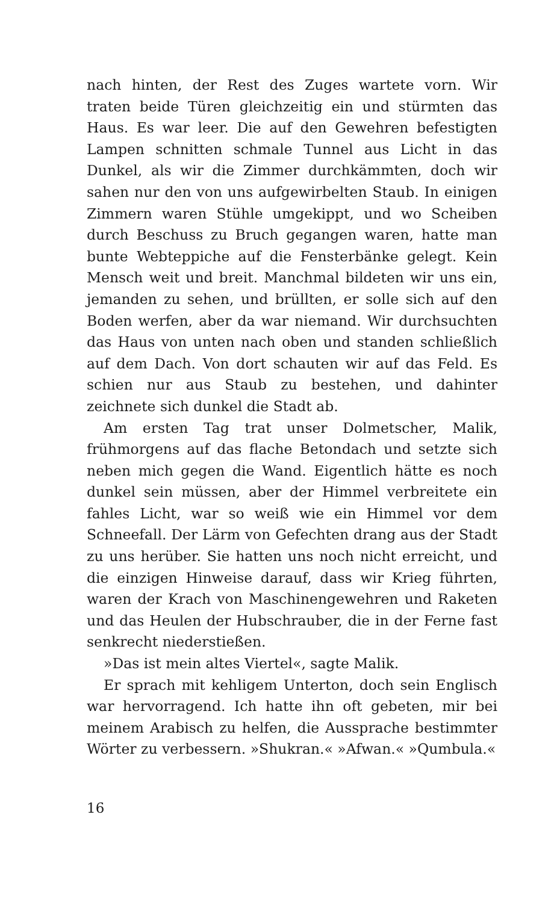nach hinten, der Rest des Zuges wartete vorn. Wir traten beide Türen gleichzeitig ein und stürmten das Haus. Es war leer. Die auf den Gewehren befestigten Lampen schnitten schmale Tunnel aus Licht in das Dunkel, als wir die Zimmer durchkämmten, doch wir sahen nur den von uns aufgewirbelten Staub. In einigen Zimmern waren Stühle umgekippt, und wo Scheiben durch Beschuss zu Bruch gegangen waren, hatte man bunte Webteppiche auf die Fensterbänke gelegt. Kein Mensch weit und breit. Manchmal bildeten wir uns ein, jemanden zu sehen, und brüllten, er solle sich auf den Boden werfen, aber da war niemand. Wir durchsuchten das Haus von unten nach oben und standen schließlich auf dem Dach. Von dort schauten wir auf das Feld. Es schien nur aus Staub zu bestehen, und dahinter zeichnete sich dunkel die Stadt ab.
Am ersten Tag trat unser Dolmetscher, Malik, frühmorgens auf das flache Betondach und setzte sich neben mich gegen die Wand. Eigentlich hätte es noch dunkel sein müssen, aber der Himmel verbreitete ein fahles Licht, war so weiß wie ein Himmel vor dem Schneefall. Der Lärm von Gefechten drang aus der Stadt zu uns herüber. Sie hatten uns noch nicht erreicht, und die einzigen Hinweise darauf, dass wir Krieg führten, waren der Krach von Maschinengewehren und Raketen und das Heulen der Hubschrauber, die in der Ferne fast senkrecht niederstießen.
»Das ist mein altes Viertel«, sagte Malik.
Er sprach mit kehligem Unterton, doch sein Englisch war hervorragend. Ich hatte ihn oft gebeten, mir bei meinem Arabisch zu helfen, die Aussprache bestimmter Wörter zu verbessern. »Shukran.« »Afwan.« »Qumbula.«
16